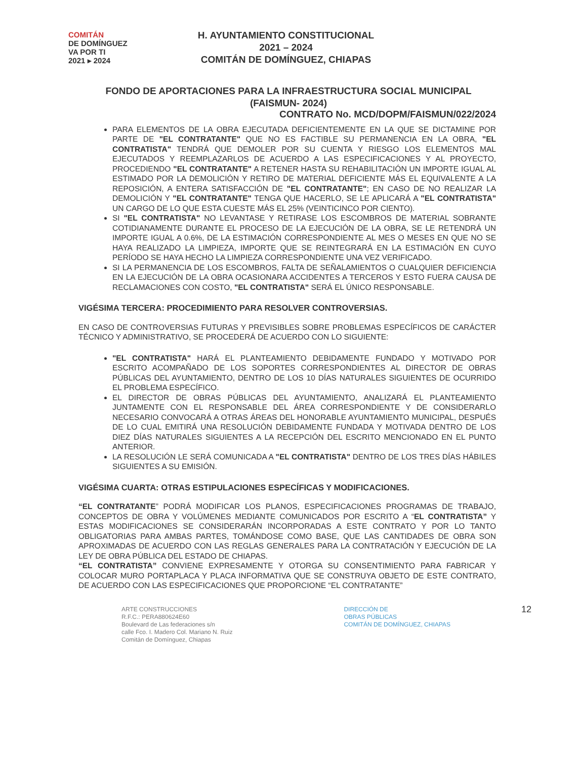COMITÁN
DE DOMÍNGUEZ
VA POR TI
2021 ▸ 2024
H. AYUNTAMIENTO CONSTITUCIONAL
2021 – 2024
COMITÁN DE DOMÍNGUEZ, CHIAPAS
FONDO DE APORTACIONES PARA LA INFRAESTRUCTURA SOCIAL MUNICIPAL
(FAISMUN- 2024)
CONTRATO No. MCD/DOPM/FAISMUN/022/2024
PARA ELEMENTOS DE LA OBRA EJECUTADA DEFICIENTEMENTE EN LA QUE SE DICTAMINE POR PARTE DE "EL CONTRATANTE" QUE NO ES FACTIBLE SU PERMANENCIA EN LA OBRA, "EL CONTRATISTA" TENDRÁ QUE DEMOLER POR SU CUENTA Y RIESGO LOS ELEMENTOS MAL EJECUTADOS Y REEMPLAZARLOS DE ACUERDO A LAS ESPECIFICACIONES Y AL PROYECTO, PROCEDIENDO "EL CONTRATANTE" A RETENER HASTA SU REHABILITACIÓN UN IMPORTE IGUAL AL ESTIMADO POR LA DEMOLICIÓN Y RETIRO DE MATERIAL DEFICIENTE MÁS EL EQUIVALENTE A LA REPOSICIÓN, A ENTERA SATISFACCIÓN DE "EL CONTRATANTE"; EN CASO DE NO REALIZAR LA DEMOLICIÓN Y "EL CONTRATANTE" TENGA QUE HACERLO, SE LE APLICARÁ A "EL CONTRATISTA" UN CARGO DE LO QUE ESTA CUESTE MÁS EL 25% (VEINTICINCO POR CIENTO).
SI "EL CONTRATISTA" NO LEVANTASE Y RETIRASE LOS ESCOMBROS DE MATERIAL SOBRANTE COTIDIANAMENTE DURANTE EL PROCESO DE LA EJECUCIÓN DE LA OBRA, SE LE RETENDRÁ UN IMPORTE IGUAL A 0.6%, DE LA ESTIMACIÓN CORRESPONDIENTE AL MES O MESES EN QUE NO SE HAYA REALIZADO LA LIMPIEZA, IMPORTE QUE SE REINTEGRARÁ EN LA ESTIMACIÓN EN CUYO PERÍODO SE HAYA HECHO LA LIMPIEZA CORRESPONDIENTE UNA VEZ VERIFICADO.
SI LA PERMANENCIA DE LOS ESCOMBROS, FALTA DE SEÑALAMIENTOS O CUALQUIER DEFICIENCIA EN LA EJECUCIÓN DE LA OBRA OCASIONARA ACCIDENTES A TERCEROS Y ESTO FUERA CAUSA DE RECLAMACIONES CON COSTO, "EL CONTRATISTA" SERÁ EL ÚNICO RESPONSABLE.
VIGÉSIMA TERCERA: PROCEDIMIENTO PARA RESOLVER CONTROVERSIAS.
EN CASO DE CONTROVERSIAS FUTURAS Y PREVISIBLES SOBRE PROBLEMAS ESPECÍFICOS DE CARÁCTER TÉCNICO Y ADMINISTRATIVO, SE PROCEDERÁ DE ACUERDO CON LO SIGUIENTE:
"EL CONTRATISTA" HARÁ EL PLANTEAMIENTO DEBIDAMENTE FUNDADO Y MOTIVADO POR ESCRITO ACOMPAÑADO DE LOS SOPORTES CORRESPONDIENTES AL DIRECTOR DE OBRAS PÚBLICAS DEL AYUNTAMIENTO, DENTRO DE LOS 10 DÍAS NATURALES SIGUIENTES DE OCURRIDO EL PROBLEMA ESPECÍFICO.
EL DIRECTOR DE OBRAS PÚBLICAS DEL AYUNTAMIENTO, ANALIZARÁ EL PLANTEAMIENTO JUNTAMENTE CON EL RESPONSABLE DEL ÁREA CORRESPONDIENTE Y DE CONSIDERARLO NECESARIO CONVOCARÁ A OTRAS ÁREAS DEL HONORABLE AYUNTAMIENTO MUNICIPAL, DESPUÉS DE LO CUAL EMITIRÁ UNA RESOLUCIÓN DEBIDAMENTE FUNDADA Y MOTIVADA DENTRO DE LOS DIEZ DÍAS NATURALES SIGUIENTES A LA RECEPCIÓN DEL ESCRITO MENCIONADO EN EL PUNTO ANTERIOR.
LA RESOLUCIÓN LE SERÁ COMUNICADA A "EL CONTRATISTA" DENTRO DE LOS TRES DÍAS HÁBILES SIGUIENTES A SU EMISIÓN.
VIGÉSIMA CUARTA: OTRAS ESTIPULACIONES ESPECÍFICAS Y MODIFICACIONES.
“EL CONTRATANTE” PODRÁ MODIFICAR LOS PLANOS, ESPECIFICACIONES PROGRAMAS DE TRABAJO, CONCEPTOS DE OBRA Y VOLÚMENES MEDIANTE COMUNICADOS POR ESCRITO A “EL CONTRATISTA” Y ESTAS MODIFICACIONES SE CONSIDERARÁN INCORPORADAS A ESTE CONTRATO Y POR LO TANTO OBLIGATORIAS PARA AMBAS PARTES, TOMÁNDOSE COMO BASE, QUE LAS CANTIDADES DE OBRA SON APROXIMADAS DE ACUERDO CON LAS REGLAS GENERALES PARA LA CONTRATACIÓN Y EJECUCIÓN DE LA LEY DE OBRA PÚBLICA DEL ESTADO DE CHIAPAS.
“EL CONTRATISTA” CONVIENE EXPRESAMENTE Y OTORGA SU CONSENTIMIENTO PARA FABRICAR Y COLOCAR MURO PORTAPLACA Y PLACA INFORMATIVA QUE SE CONSTRUYA OBJETO DE ESTE CONTRATO, DE ACUERDO CON LAS ESPECIFICACIONES QUE PROPORCIONE “EL CONTRATANTE”
ARTE CONSTRUCCIONES
R.F.C.: PERA880624E60
Boulevard de Las federaciones s/n
calle Fco. I. Madero Col. Mariano N. Ruiz
Comitán de Domínguez, Chiapas
DIRECCIÓN DE
OBRAS PÚBLICAS
COMITÁN DE DOMÍNGUEZ, CHIAPAS
12